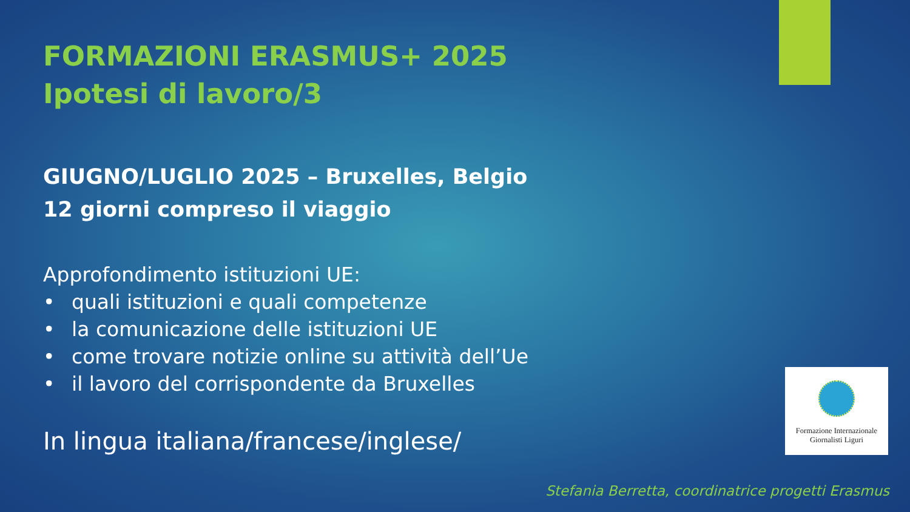FORMAZIONI ERASMUS+ 2025
Ipotesi di lavoro/3
GIUGNO/LUGLIO 2025 – Bruxelles, Belgio
12 giorni compreso il viaggio
Approfondimento istituzioni UE:
• quali istituzioni e quali competenze
• la comunicazione delle istituzioni UE
• come trovare notizie online su attività dell’Ue
• il lavoro del corrispondente da Bruxelles
In lingua italiana/francese/inglese/
Formazione Internazionale
Giornalisti Liguri
Stefania Berretta, coordinatrice progetti Erasmus